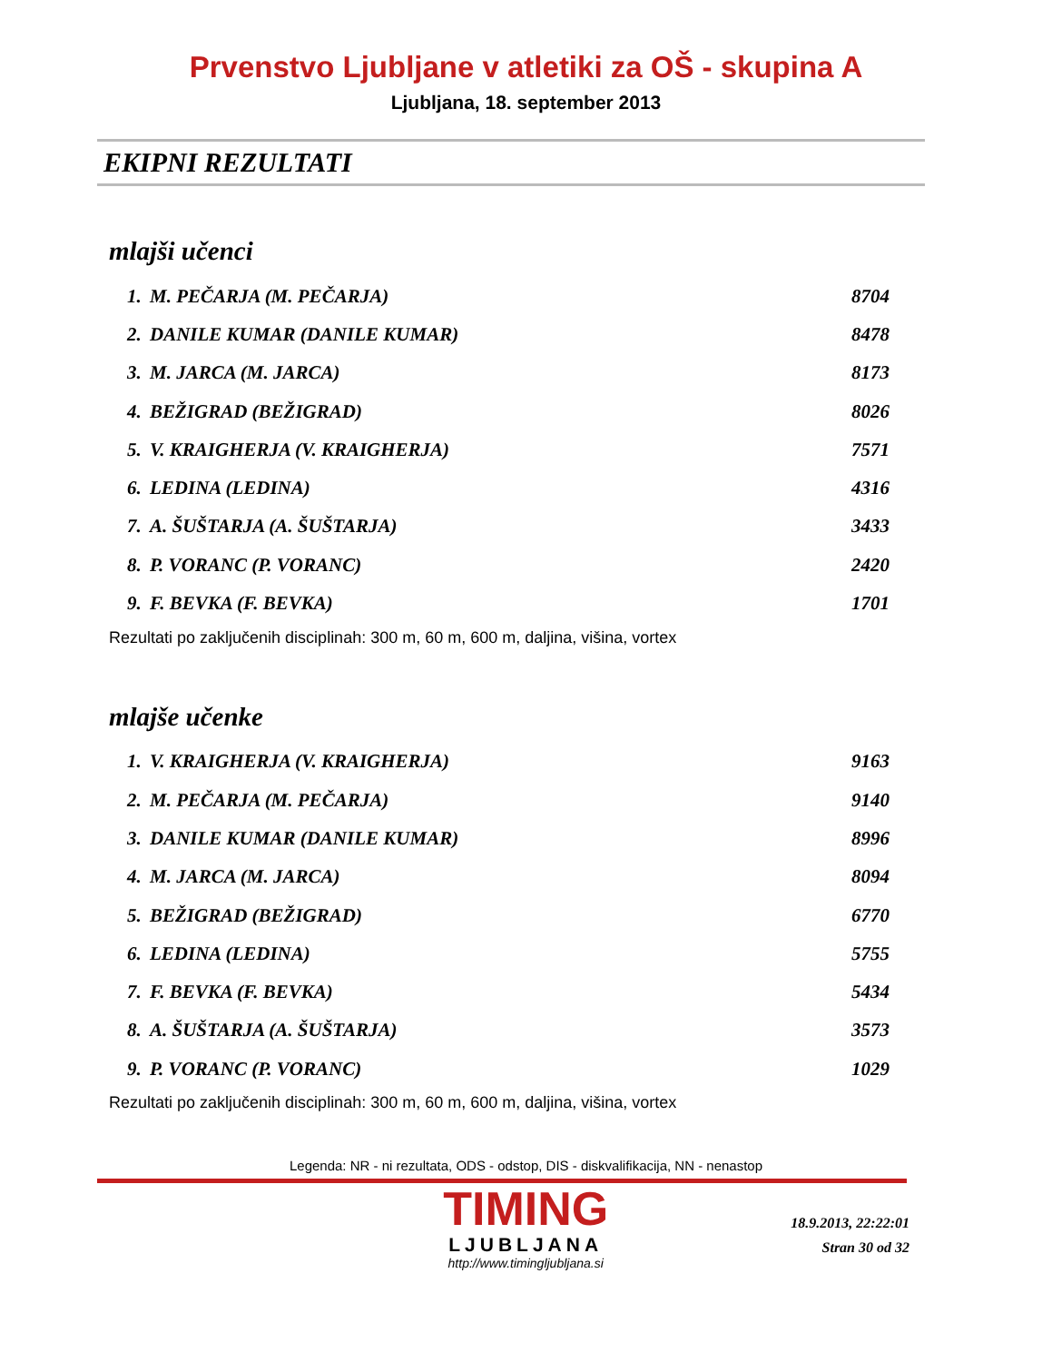Prvenstvo Ljubljane v atletiki za OŠ - skupina A
Ljubljana, 18. september 2013
EKIPNI REZULTATI
mlajši učenci
| 1. | M. PEČARJA (M. PEČARJA) | 8704 |
| 2. | DANILE KUMAR (DANILE KUMAR) | 8478 |
| 3. | M. JARCA (M. JARCA) | 8173 |
| 4. | BEŽIGRAD (BEŽIGRAD) | 8026 |
| 5. | V. KRAIGHERJA (V. KRAIGHERJA) | 7571 |
| 6. | LEDINA (LEDINA) | 4316 |
| 7. | A. ŠUŠTARJA (A. ŠUŠTARJA) | 3433 |
| 8. | P. VORANC (P. VORANC) | 2420 |
| 9. | F. BEVKA (F. BEVKA) | 1701 |
Rezultati po zaključenih disciplinah: 300 m, 60 m, 600 m, daljina, višina, vortex
mlajše učenke
| 1. | V. KRAIGHERJA (V. KRAIGHERJA) | 9163 |
| 2. | M. PEČARJA (M. PEČARJA) | 9140 |
| 3. | DANILE KUMAR (DANILE KUMAR) | 8996 |
| 4. | M. JARCA (M. JARCA) | 8094 |
| 5. | BEŽIGRAD (BEŽIGRAD) | 6770 |
| 6. | LEDINA (LEDINA) | 5755 |
| 7. | F. BEVKA (F. BEVKA) | 5434 |
| 8. | A. ŠUŠTARJA (A. ŠUŠTARJA) | 3573 |
| 9. | P. VORANC (P. VORANC) | 1029 |
Rezultati po zaključenih disciplinah: 300 m, 60 m, 600 m, daljina, višina, vortex
Legenda: NR - ni rezultata, ODS - odstop, DIS - diskvalifikacija, NN - nenastop
TIMING
LJUBLJANA
http://www.timingljubljana.si
18.9.2013, 22:22:01
Stran 30 od 32